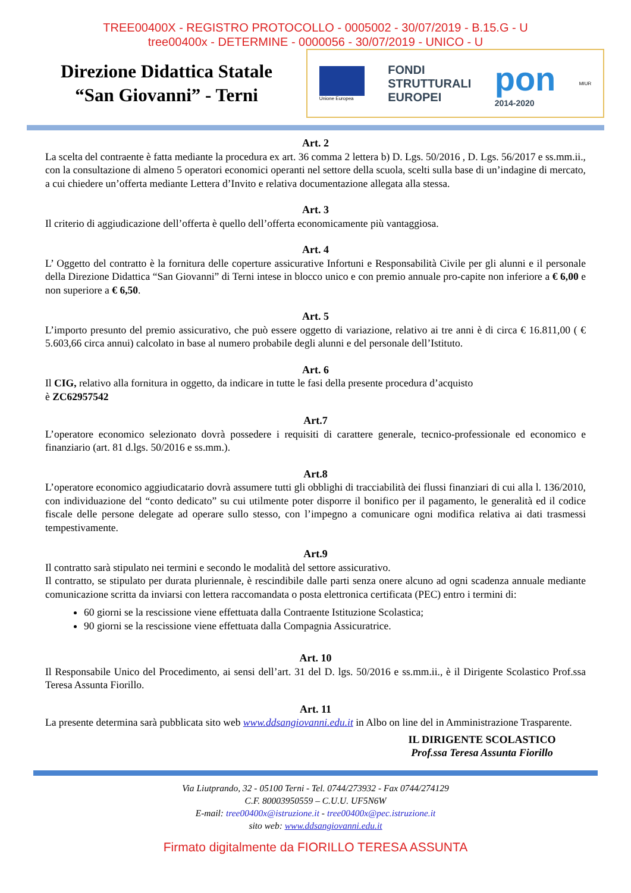TREE00400X - REGISTRO PROTOCOLLO - 0005002 - 30/07/2019 - B.15.G - U
tree00400x - DETERMINE - 0000056 - 30/07/2019 - UNICO - U
Direzione Didattica Statale
“San Giovanni” - Terni
Unione Europea
FONDI
STRUTTURALI
EUROPEI
pon
2014-2020
MIUR
Art. 2
La scelta del contraente è fatta mediante la procedura ex art. 36 comma 2 lettera b) D. Lgs. 50/2016 , D. Lgs. 56/2017 e ss.mm.ii., con la consultazione di almeno 5 operatori economici operanti nel settore della scuola, scelti sulla base di un’indagine di mercato, a cui chiedere un’offerta mediante Lettera d’Invito e relativa documentazione allegata alla stessa.
Art. 3
Il criterio di aggiudicazione dell’offerta è quello dell’offerta economicamente più vantaggiosa.
Art. 4
L’ Oggetto del contratto è la fornitura delle coperture assicurative Infortuni e Responsabilità Civile per gli alunni e il personale della Direzione Didattica “San Giovanni” di Terni intese in blocco unico e con premio annuale pro-capite non inferiore a € 6,00 e non superiore a € 6,50.
Art. 5
L’importo presunto del premio assicurativo, che può essere oggetto di variazione, relativo ai tre anni è di circa € 16.811,00 ( € 5.603,66 circa annui) calcolato in base al numero probabile degli alunni e del personale dell’Istituto.
Art. 6
Il CIG, relativo alla fornitura in oggetto, da indicare in tutte le fasi della presente procedura d’acquisto
è ZC62957542
Art.7
L’operatore economico selezionato dovrà possedere i requisiti di carattere generale, tecnico-professionale ed economico e finanziario (art. 81 d.lgs. 50/2016 e ss.mm.).
Art.8
L’operatore economico aggiudicatario dovrà assumere tutti gli obblighi di tracciabilità dei flussi finanziari di cui alla l. 136/2010, con individuazione del “conto dedicato” su cui utilmente poter disporre il bonifico per il pagamento, le generalità ed il codice fiscale delle persone delegate ad operare sullo stesso, con l’impegno a comunicare ogni modifica relativa ai dati trasmessi tempestivamente.
Art.9
Il contratto sarà stipulato nei termini e secondo le modalità del settore assicurativo.
Il contratto, se stipulato per durata pluriennale, è rescindibile dalle parti senza onere alcuno ad ogni scadenza annuale mediante comunicazione scritta da inviarsi con lettera raccomandata o posta elettronica certificata (PEC) entro i termini di:
60 giorni se la rescissione viene effettuata dalla Contraente Istituzione Scolastica;
90 giorni se la rescissione viene effettuata dalla Compagnia Assicuratrice.
Art. 10
Il Responsabile Unico del Procedimento, ai sensi dell’art. 31 del D. lgs. 50/2016 e ss.mm.ii., è il Dirigente Scolastico Prof.ssa Teresa Assunta Fiorillo.
Art. 11
La presente determina sarà pubblicata sito web www.ddsangiovanni.edu.it in Albo on line del in Amministrazione Trasparente.
IL DIRIGENTE SCOLASTICO
Prof.ssa Teresa Assunta Fiorillo
Via Liutprando, 32 - 05100 Terni - Tel. 0744/273932 - Fax 0744/274129
C.F. 80003950559 – C.U.U. UF5N6W
E-mail: tree00400x@istruzione.it - tree00400x@pec.istruzione.it
sito web: www.ddsangiovanni.edu.it
Firmato digitalmente da FIORILLO TERESA ASSUNTA